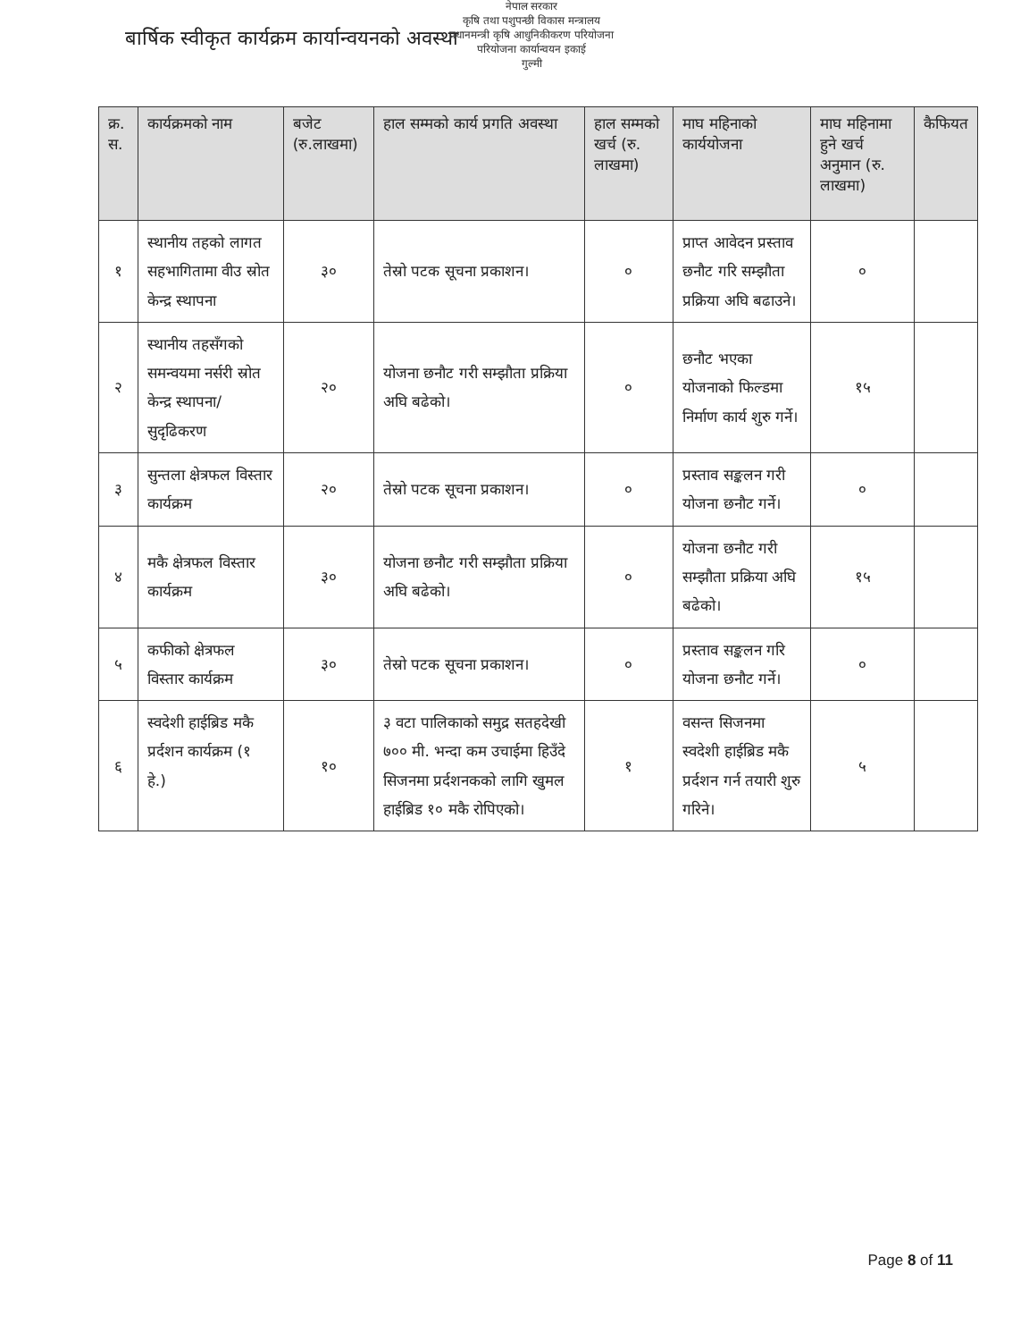नेपाल सरकार
कृषि तथा पशुपन्छी विकास मन्त्रालय
प्रधानमन्त्री कृषि आधुनिकीकरण परियोजना
परियोजना कार्यान्वयन इकाई
गुल्मी
बार्षिक स्वीकृत कार्यक्रम कार्यान्वयनको अवस्था
| क्र. स. | कार्यक्रमको नाम | बजेट (रु.लाखमा) | हाल सम्मको कार्य प्रगति अवस्था | हाल सम्मको खर्च (रु. लाखमा) | माघ महिनाको कार्ययोजना | माघ महिनामा हुने खर्च अनुमान (रु. लाखमा) | कैफियत |
| --- | --- | --- | --- | --- | --- | --- | --- |
| १ | स्थानीय तहको लागत सहभागितामा वीउ स्रोत केन्द्र स्थापना | ३० | तेस्रो पटक सूचना प्रकाशन। | ० | प्राप्त आवेदन प्रस्ताव छनौट गरि सम्झौता प्रक्रिया अघि बढाउने। | ० | |
| २ | स्थानीय तहसँगको समन्वयमा नर्सरी स्रोत केन्द्र स्थापना/सुदृढिकरण | २० | योजना छनौट गरी सम्झौता प्रक्रिया अघि बढेको। | ० | छनौट भएका योजनाको फिल्डमा निर्माण कार्य शुरु गर्ने। | १५ | |
| ३ | सुन्तला क्षेत्रफल विस्तार कार्यक्रम | २० | तेस्रो पटक सूचना प्रकाशन। | ० | प्रस्ताव सङ्कलन गरी योजना छनौट गर्ने। | ० | |
| ४ | मकै क्षेत्रफल विस्तार कार्यक्रम | ३० | योजना छनौट गरी सम्झौता प्रक्रिया अघि बढेको। | ० | योजना छनौट गरी सम्झौता प्रक्रिया अघि बढेको। | १५ | |
| ५ | कफीको क्षेत्रफल विस्तार कार्यक्रम | ३० | तेस्रो पटक सूचना प्रकाशन। | ० | प्रस्ताव सङ्कलन गरि योजना छनौट गर्ने। | ० | |
| ६ | स्वदेशी हाईब्रिड मकै प्रर्दशन कार्यक्रम (१ हे.) | १० | ३ वटा पालिकाको समुद्र सतहदेखी ७०० मी. भन्दा कम उचाईमा हिउँदे सिजनमा प्रर्दशनकको लागि खुमल हाईब्रिड १० मकै रोपिएको। | १ | वसन्त सिजनमा स्वदेशी हाईब्रिड मकै प्रर्दशन गर्न तयारी शुरु गरिने। | ५ | |
Page 8 of 11